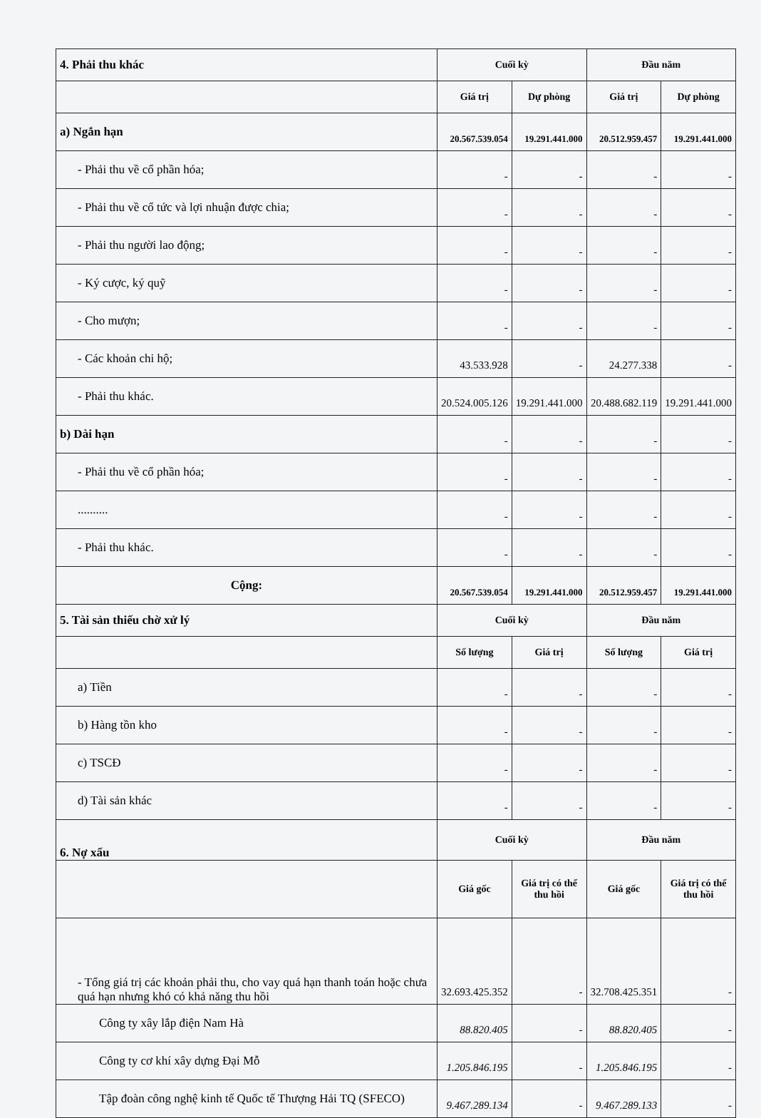| 4. Phải thu khác | Cuối kỳ | | Đầu năm | |
| | Giá trị | Dự phòng | Giá trị | Dự phòng |
| a) Ngắn hạn | 20.567.539.054 | 19.291.441.000 | 20.512.959.457 | 19.291.441.000 |
| - Phải thu về cổ phần hóa; | - | - | - | - |
| - Phải thu về cổ tức và lợi nhuận được chia; | - | - | - | - |
| - Phải thu người lao động; | - | - | - | - |
| - Ký cược, ký quỹ | - | - | - | - |
| - Cho mượn; | - | - | - | - |
| - Các khoản chi hộ; | 43.533.928 | - | 24.277.338 | - |
| - Phải thu khác. | 20.524.005.126 | 19.291.441.000 | 20.488.682.119 | 19.291.441.000 |
| b) Dài hạn | - | - | - | - |
| - Phải thu về cổ phần hóa; | - | - | - | - |
| .......... | - | - | - | - |
| - Phải thu khác. | - | - | - | - |
| Cộng: | 20.567.539.054 | 19.291.441.000 | 20.512.959.457 | 19.291.441.000 |
| 5. Tài sản thiếu chờ xử lý | Cuối kỳ | | Đầu năm | |
| | Số lượng | Giá trị | Số lượng | Giá trị |
| a) Tiền | - | - | - | - |
| b) Hàng tồn kho | - | - | - | - |
| c) TSCĐ | - | - | - | - |
| d) Tài sản khác | - | - | - | - |
| 6. Nợ xấu | Cuối kỳ | | Đầu năm | |
| | Giá gốc | Giá trị có thể thu hồi | Giá gốc | Giá trị có thể thu hồi |
| - Tổng giá trị các khoản phải thu, cho vay quá hạn thanh toán hoặc chưa quá hạn nhưng khó có khả năng thu hồi | 32.693.425.352 | - | 32.708.425.351 | - |
| Công ty xây lắp điện Nam Hà | 88.820.405 | - | 88.820.405 | - |
| Công ty cơ khí xây dựng Đại Mỗ | 1.205.846.195 | - | 1.205.846.195 | - |
| Tập đoàn công nghệ kinh tế Quốc tế Thượng Hải TQ (SFECO) | 9.467.289.134 | - | 9.467.289.133 | - |